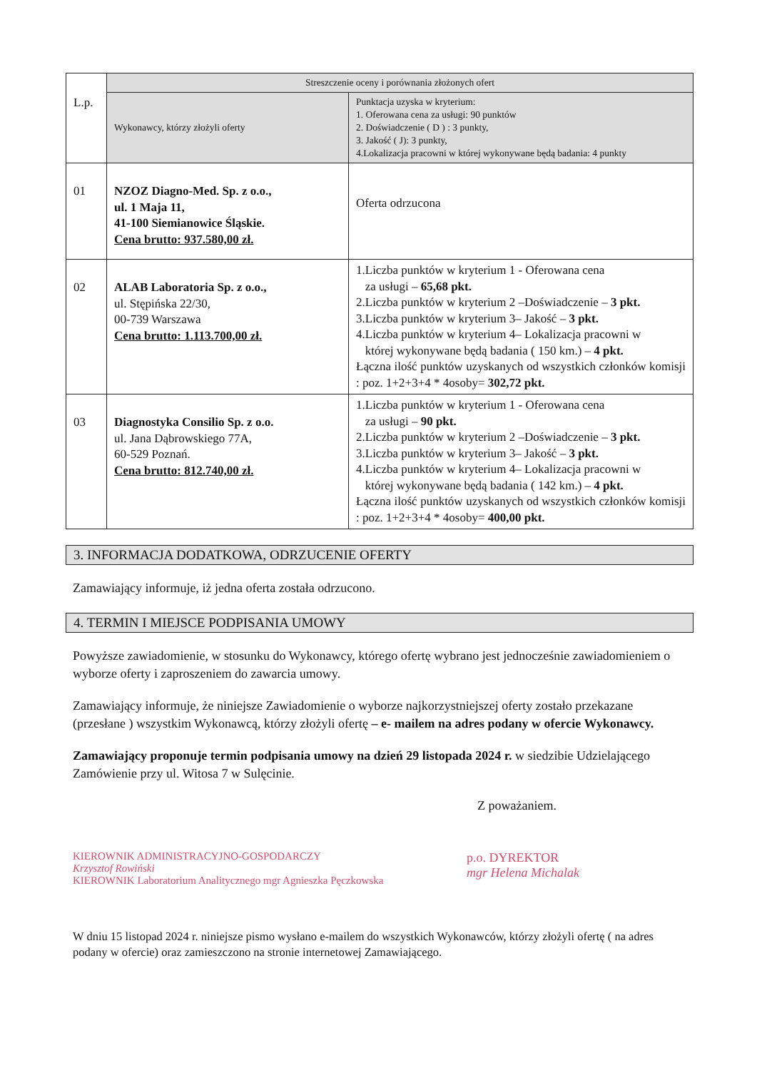| L.p. | Streszczenie oceny i porównania złożonych ofert | |
| | Wykonawcy, którzy złożyli oferty | Punktacja uzyska w kryterium: 1. Oferowana cena za usługi: 90 punktów 2. Doświadczenie ( D ) : 3 punkty, 3. Jakość ( J): 3 punkty, 4.Lokalizacja pracowni w której wykonywane będą badania: 4 punkty |
| 01 | NZOZ Diagno-Med. Sp. z o.o., ul. 1 Maja 11, 41-100 Siemianowice Śląskie. Cena brutto: 937.580,00 zł. | Oferta odrzucona |
| 02 | ALAB Laboratoria Sp. z o.o., ul. Stępińska 22/30, 00-739 Warszawa Cena brutto: 1.113.700,00 zł. | 1.Liczba punktów w kryterium 1 - Oferowana cena za usługi – 65,68 pkt. 2.Liczba punktów w kryterium 2 –Doświadczenie – 3 pkt. 3.Liczba punktów w kryterium 3– Jakość – 3 pkt. 4.Liczba punktów w kryterium 4– Lokalizacja pracowni w której wykonywane będą badania ( 150 km.) – 4 pkt. Łączna ilość punktów uzyskanych od wszystkich członków komisji : poz. 1+2+3+4 * 4osoby= 302,72 pkt. |
| 03 | Diagnostyka Consilio Sp. z o.o. ul. Jana Dąbrowskiego 77A, 60-529 Poznań. Cena brutto: 812.740,00 zł. | 1.Liczba punktów w kryterium 1 - Oferowana cena za usługi – 90 pkt. 2.Liczba punktów w kryterium 2 –Doświadczenie – 3 pkt. 3.Liczba punktów w kryterium 3– Jakość – 3 pkt. 4.Liczba punktów w kryterium 4– Lokalizacja pracowni w której wykonywane będą badania ( 142 km.) – 4 pkt. Łączna ilość punktów uzyskanych od wszystkich członków komisji : poz. 1+2+3+4 * 4osoby= 400,00 pkt. |
3. INFORMACJA DODATKOWA, ODRZUCENIE OFERTY
Zamawiający informuje, iż jedna oferta została odrzucono.
4. TERMIN I MIEJSCE PODPISANIA UMOWY
Powyższe zawiadomienie, w stosunku do Wykonawcy, którego ofertę wybrano jest jednocześnie zawiadomieniem o wyborze oferty i zaproszeniem do zawarcia umowy.
Zamawiający informuje, że niniejsze Zawiadomienie o wyborze najkorzystniejszej oferty zostało przekazane (przesłane ) wszystkim Wykonawcą, którzy złożyli ofertę – e- mailem na adres podany w ofercie Wykonawcy.
Zamawiający proponuje termin podpisania umowy na dzień 29 listopada 2024 r. w siedzibie Udzielającego Zamówienie przy ul. Witosa 7 w Sulęcinie.
Z poważaniem.
KIEROWNIK ADMINISTRACYJNO-GOSPODARCZY
Krzysztof Rowiński
KIEROWNIK Laboratorium Analitycznego mgr Agnieszka Pęczkowska
p.o. DYREKTOR
mgr Helena Michalak
W dniu 15 listopad 2024 r. niniejsze pismo wysłano e-mailem do wszystkich Wykonawców, którzy złożyli ofertę ( na adres podany w ofercie) oraz zamieszczono na stronie internetowej Zamawiającego.